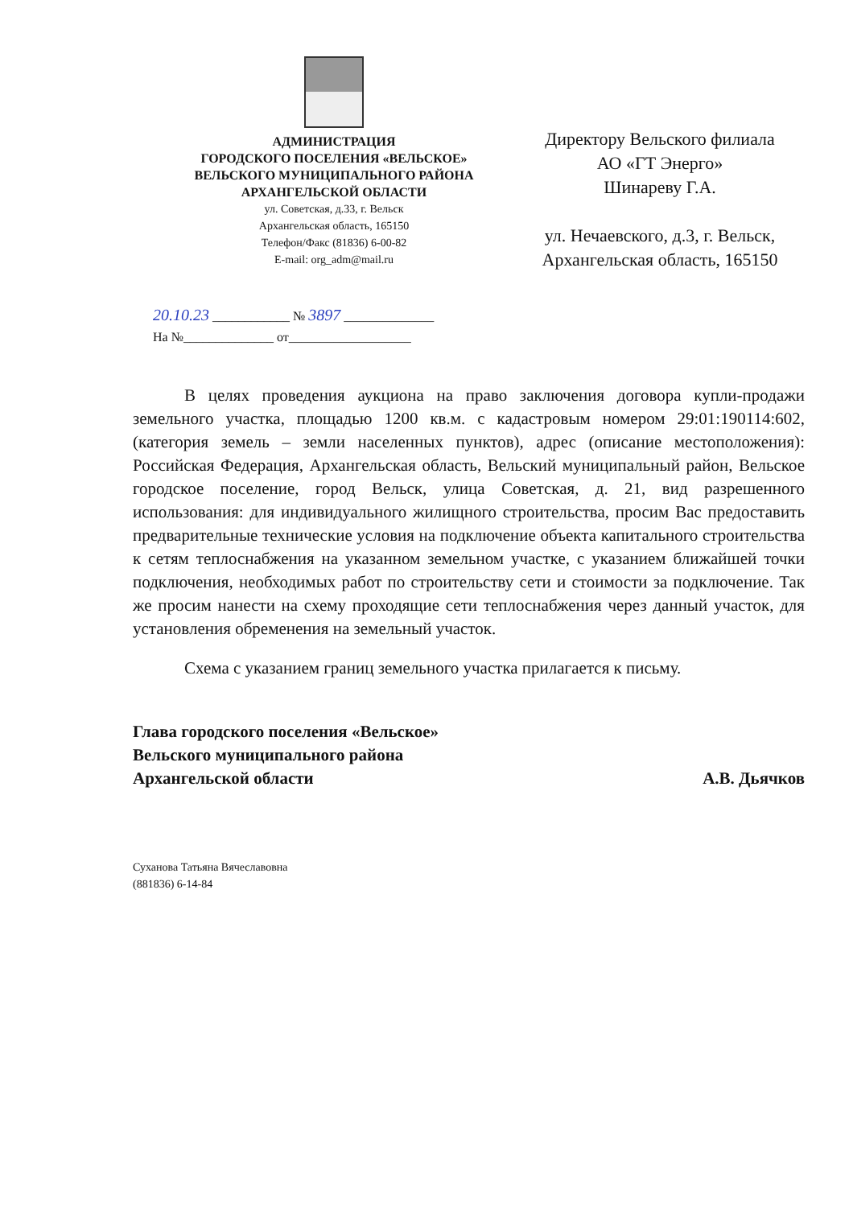АДМИНИСТРАЦИЯ
ГОРОДСКОГО ПОСЕЛЕНИЯ «ВЕЛЬСКОЕ»
ВЕЛЬСКОГО МУНИЦИПАЛЬНОГО РАЙОНА
АРХАНГЕЛЬСКОЙ ОБЛАСТИ
ул. Советская, д.33, г. Вельск
Архангельская область, 165150
Телефон/Факс (81836) 6-00-82
E-mail: org_adm@mail.ru
Директору Вельского филиала
АО «ГТ Энерго»
Шинареву Г.А.
ул. Нечаевского, д.3, г. Вельск,
Архангельская область, 165150
20.10.23 ____________ № 3897 ______________
На №______________ от___________________
В целях проведения аукциона на право заключения договора купли-продажи земельного участка, площадью 1200 кв.м. с кадастровым номером 29:01:190114:602, (категория земель – земли населенных пунктов), адрес (описание местоположения): Российская Федерация, Архангельская область, Вельский муниципальный район, Вельское городское поселение, город Вельск, улица Советская, д. 21, вид разрешенного использования: для индивидуального жилищного строительства, просим Вас предоставить предварительные технические условия на подключение объекта капитального строительства к сетям теплоснабжения на указанном земельном участке, с указанием ближайшей точки подключения, необходимых работ по строительству сети и стоимости за подключение. Так же просим нанести на схему проходящие сети теплоснабжения через данный участок, для установления обременения на земельный участок.
Схема с указанием границ земельного участка прилагается к письму.
Глава городского поселения «Вельское»
Вельского муниципального района
Архангельской области
А.В. Дьячков
Суханова Татьяна Вячеславовна
(881836) 6-14-84